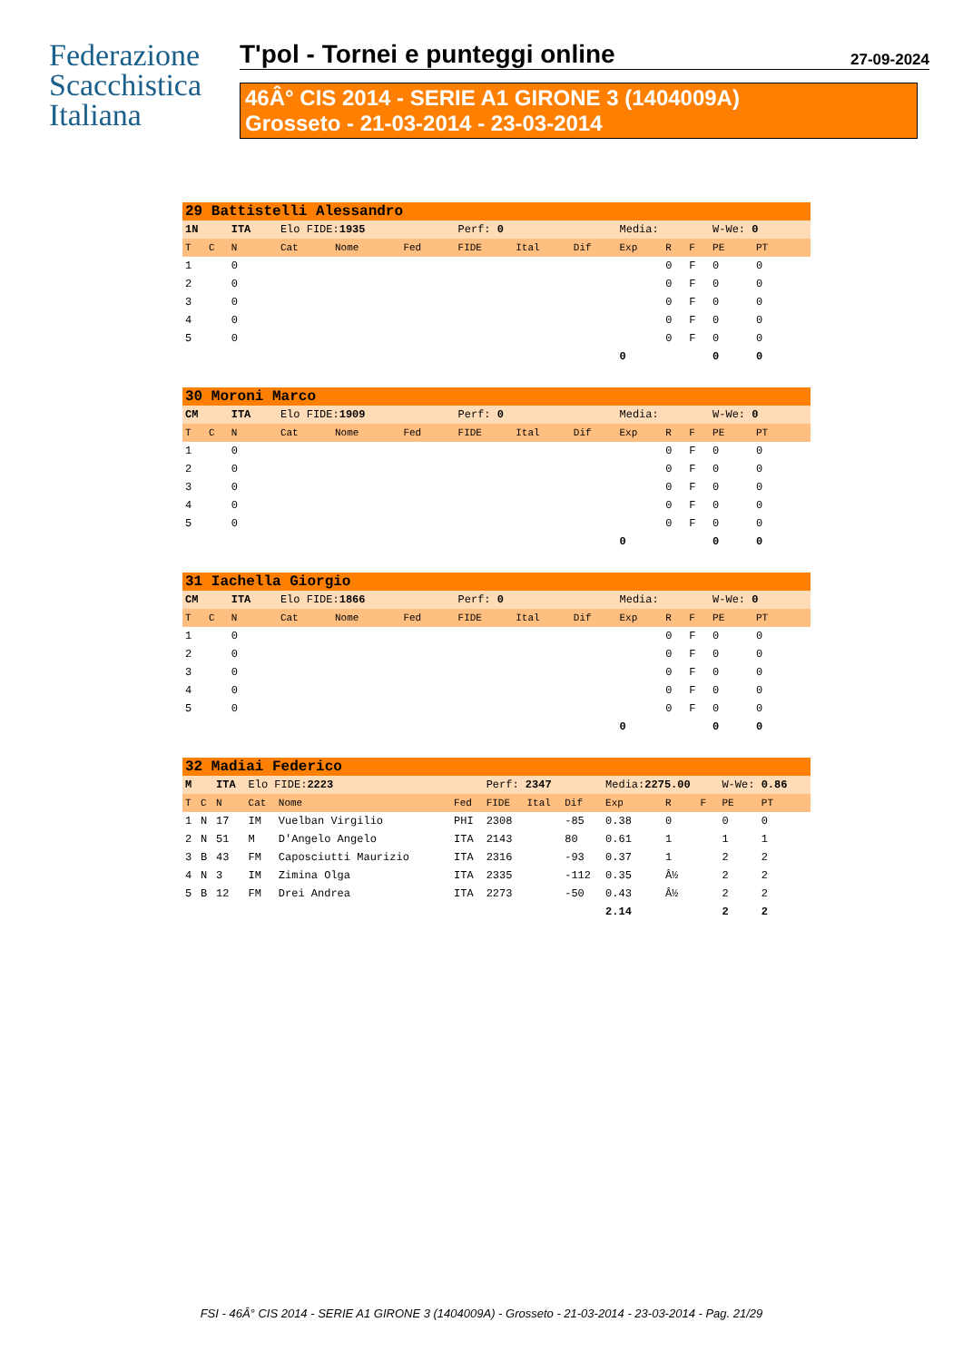Federazione
Scacchistica
Italiana
T'pol - Tornei e punteggi online 27-09-2024
46Â° CIS 2014 - SERIE A1 GIRONE 3 (1404009A)
Grosseto - 21-03-2014 - 23-03-2014
| 29 Battistelli Alessandro | | | | | | | | | | | | | | |
| 1N | | ITA | Elo FIDE: 1935 | | | Perf: 0 | | | Media: | | | W-We: 0 | | |
| T | C | N | Cat | Nome | Fed | FIDE | Ital | Dif | Exp | R | F | PE | PT | |
| 1 | | 0 | | | | | | | | 0 | F | 0 | 0 | |
| 2 | | 0 | | | | | | | | 0 | F | 0 | 0 | |
| 3 | | 0 | | | | | | | | 0 | F | 0 | 0 | |
| 4 | | 0 | | | | | | | | 0 | F | 0 | 0 | |
| 5 | | 0 | | | | | | | | 0 | F | 0 | 0 | |
| | | | | | | | | | 0 | | | 0 | 0 | |
| 30 Moroni Marco | | | | | | | | | | | | | | |
| CM | | ITA | Elo FIDE: 1909 | | | Perf: 0 | | | Media: | | | W-We: 0 | | |
| T | C | N | Cat | Nome | Fed | FIDE | Ital | Dif | Exp | R | F | PE | PT | |
| 1 | | 0 | | | | | | | | 0 | F | 0 | 0 | |
| 2 | | 0 | | | | | | | | 0 | F | 0 | 0 | |
| 3 | | 0 | | | | | | | | 0 | F | 0 | 0 | |
| 4 | | 0 | | | | | | | | 0 | F | 0 | 0 | |
| 5 | | 0 | | | | | | | | 0 | F | 0 | 0 | |
| | | | | | | | | | 0 | | | 0 | 0 | |
| 31 Iachella Giorgio | | | | | | | | | | | | | | |
| CM | | ITA | Elo FIDE: 1866 | | | Perf: 0 | | | Media: | | | W-We: 0 | | |
| T | C | N | Cat | Nome | Fed | FIDE | Ital | Dif | Exp | R | F | PE | PT | |
| 1 | | 0 | | | | | | | | 0 | F | 0 | 0 | |
| 2 | | 0 | | | | | | | | 0 | F | 0 | 0 | |
| 3 | | 0 | | | | | | | | 0 | F | 0 | 0 | |
| 4 | | 0 | | | | | | | | 0 | F | 0 | 0 | |
| 5 | | 0 | | | | | | | | 0 | F | 0 | 0 | |
| | | | | | | | | | 0 | | | 0 | 0 | |
| 32 Madiai Federico | | | | | | | | | | | | | | |
| M | | ITA | Elo FIDE: 2223 | | | Perf: 2347 | | | Media: 2275.00 | | | W-We: 0.86 | | |
| T | C | N | Cat | Nome | Fed | FIDE | Ital | Dif | Exp | R | F | PE | PT | |
| 1 | N | 17 | IM | Vuelban Virgilio | PHI | 2308 | | -85 | 0.38 | 0 | | 0 | 0 | |
| 2 | N | 51 | M | D'Angelo Angelo | ITA | 2143 | | 80 | 0.61 | 1 | | 1 | 1 | |
| 3 | B | 43 | FM | Caposciutti Maurizio | ITA | 2316 | | -93 | 0.37 | 1 | | 2 | 2 | |
| 4 | N | 3 | IM | Zimina Olga | ITA | 2335 | | -112 | 0.35 | Â½ | | 2 | 2 | |
| 5 | B | 12 | FM | Drei Andrea | ITA | 2273 | | -50 | 0.43 | Â½ | | 2 | 2 | |
| | | | | | | | | | 2.14 | | | 2 | 2 | |
FSI - 46Â° CIS 2014 - SERIE A1 GIRONE 3 (1404009A) - Grosseto - 21-03-2014 - 23-03-2014 - Pag. 21/29